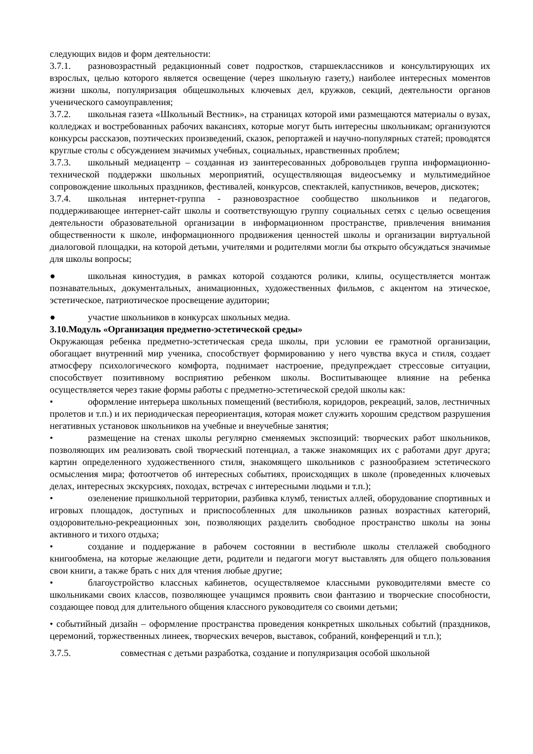следующих видов и форм деятельности:
3.7.1. разновозрастный редакционный совет подростков, старшеклассников и консультирующих их взрослых, целью которого является освещение (через школьную газету,) наиболее интересных моментов жизни школы, популяризация общешкольных ключевых дел, кружков, секций, деятельности органов ученического самоуправления;
3.7.2. школьная газета «Школьный Вестник», на страницах которой ими размещаются материалы о вузах, колледжах и востребованных рабочих вакансиях, которые могут быть интересны школьникам; организуются конкурсы рассказов, поэтических произведений, сказок, репортажей и научно-популярных статей; проводятся круглые столы с обсуждением значимых учебных, социальных, нравственных проблем;
3.7.3. школьный медиацентр – созданная из заинтересованных добровольцев группа информационно-технической поддержки школьных мероприятий, осуществляющая видеосъемку и мультимедийное сопровождение школьных праздников, фестивалей, конкурсов, спектаклей, капустников, вечеров, дискотек;
3.7.4. школьная интернет-группа - разновозрастное сообщество школьников и педагогов, поддерживающее интернет-сайт школы и соответствующую группу социальных сетях с целью освещения деятельности образовательной организации в информационном пространстве, привлечения внимания общественности к школе, информационного продвижения ценностей школы и организации виртуальной диалоговой площадки, на которой детьми, учителями и родителями могли бы открыто обсуждаться значимые для школы вопросы;
● школьная киностудия, в рамках которой создаются ролики, клипы, осуществляется монтаж познавательных, документальных, анимационных, художественных фильмов, с акцентом на этическое, эстетическое, патриотическое просвещение аудитории;
● участие школьников в конкурсах школьных медиа.
3.10.Модуль «Организация предметно-эстетической среды»
Окружающая ребенка предметно-эстетическая среда школы, при условии ее грамотной организации, обогащает внутренний мир ученика, способствует формированию у него чувства вкуса и стиля, создает атмосферу психологического комфорта, поднимает настроение, предупреждает стрессовые ситуации, способствует позитивному восприятию ребенком школы. Воспитывающее влияние на ребенка осуществляется через такие формы работы с предметно-эстетической средой школы как:
• оформление интерьера школьных помещений (вестибюля, коридоров, рекреаций, залов, лестничных пролетов и т.п.) и их периодическая переориентация, которая может служить хорошим средством разрушения негативных установок школьников на учебные и внеучебные занятия;
• размещение на стенах школы регулярно сменяемых экспозиций: творческих работ школьников, позволяющих им реализовать свой творческий потенциал, а также знакомящих их с работами друг друга; картин определенного художественного стиля, знакомящего школьников с разнообразием эстетического осмысления мира; фотоотчетов об интересных событиях, происходящих в школе (проведенных ключевых делах, интересных экскурсиях, походах, встречах с интересными людьми и т.п.);
• озеленение пришкольной территории, разбивка клумб, тенистых аллей, оборудование спортивных и игровых площадок, доступных и приспособленных для школьников разных возрастных категорий, оздоровительно-рекреационных зон, позволяющих разделить свободное пространство школы на зоны активного и тихого отдыха;
• создание и поддержание в рабочем состоянии в вестибюле школы стеллажей свободного книгообмена, на которые желающие дети, родители и педагоги могут выставлять для общего пользования свои книги, а также брать с них для чтения любые другие;
• благоустройство классных кабинетов, осуществляемое классными руководителями вместе со школьниками своих классов, позволяющее учащимся проявить свои фантазию и творческие способности, создающее повод для длительного общения классного руководителя со своими детьми;
• событийный дизайн – оформление пространства проведения конкретных школьных событий (праздников, церемоний, торжественных линеек, творческих вечеров, выставок, собраний, конференций и т.п.);
3.7.5. совместная с детьми разработка, создание и популяризация особой школьной